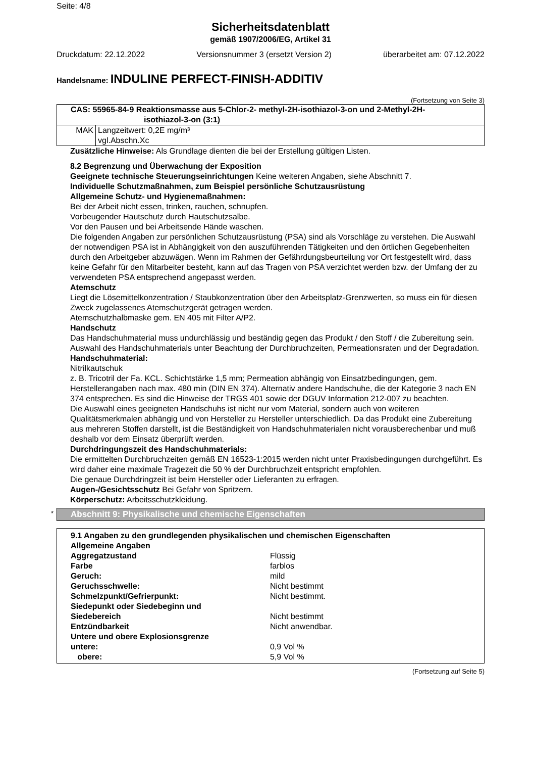Seite: 4/8
Sicherheitsdatenblatt
gemäß 1907/2006/EG, Artikel 31
Druckdatum: 22.12.2022 Versionsnummer 3 (ersetzt Version 2) überarbeitet am: 07.12.2022
Handelsname: INDULINE PERFECT-FINISH-ADDITIV
(Fortsetzung von Seite 3)
| CAS: 55965-84-9 Reaktionsmasse aus 5-Chlor-2- methyl-2H-isothiazol-3-on und 2-Methyl-2H- isothiazol-3-on (3:1) | |
| --- | --- |
| MAK | Langzeitwert: 0,2E mg/m³ vgl.Abschn.Xc |
Zusätzliche Hinweise: Als Grundlage dienten die bei der Erstellung gültigen Listen.
8.2 Begrenzung und Überwachung der Exposition
Geeignete technische Steuerungseinrichtungen Keine weiteren Angaben, siehe Abschnitt 7.
Individuelle Schutzmaßnahmen, zum Beispiel persönliche Schutzausrüstung
Allgemeine Schutz- und Hygienemaßnahmen:
Bei der Arbeit nicht essen, trinken, rauchen, schnupfen.
Vorbeugender Hautschutz durch Hautschutzsalbe.
Vor den Pausen und bei Arbeitsende Hände waschen.
Die folgenden Angaben zur persönlichen Schutzausrüstung (PSA) sind als Vorschläge zu verstehen. Die Auswahl der notwendigen PSA ist in Abhängigkeit von den auszuführenden Tätigkeiten und den örtlichen Gegebenheiten durch den Arbeitgeber abzuwägen. Wenn im Rahmen der Gefährdungsbeurteilung vor Ort festgestellt wird, dass keine Gefahr für den Mitarbeiter besteht, kann auf das Tragen von PSA verzichtet werden bzw. der Umfang der zu verwendeten PSA entsprechend angepasst werden.
Atemschutz
Liegt die Lösemittelkonzentration / Staubkonzentration über den Arbeitsplatz-Grenzwerten, so muss ein für diesen Zweck zugelassenes Atemschutzgerät getragen werden.
Atemschutzhalbmaske gem. EN 405 mit Filter A/P2.
Handschutz
Das Handschuhmaterial muss undurchlässig und beständig gegen das Produkt / den Stoff / die Zubereitung sein.
Auswahl des Handschuhmaterials unter Beachtung der Durchbruchzeiten, Permeationsraten und der Degradation.
Handschuhmaterial:
Nitrilkautschuk
z. B. Tricotril der Fa. KCL. Schichtstärke 1,5 mm; Permeation abhängig von Einsatzbedingungen, gem. Herstellerangaben nach max. 480 min (DIN EN 374). Alternativ andere Handschuhe, die der Kategorie 3 nach EN 374 entsprechen. Es sind die Hinweise der TRGS 401 sowie der DGUV Information 212-007 zu beachten.
Die Auswahl eines geeigneten Handschuhs ist nicht nur vom Material, sondern auch von weiteren Qualitätsmerkmalen abhängig und von Hersteller zu Hersteller unterschiedlich. Da das Produkt eine Zubereitung aus mehreren Stoffen darstellt, ist die Beständigkeit von Handschuhmaterialen nicht vorausberechenbar und muß deshalb vor dem Einsatz überprüft werden.
Durchdringungszeit des Handschuhmaterials:
Die ermittelten Durchbruchzeiten gemäß EN 16523-1:2015 werden nicht unter Praxisbedingungen durchgeführt. Es wird daher eine maximale Tragezeit die 50 % der Durchbruchzeit entspricht empfohlen.
Die genaue Durchdringzeit ist beim Hersteller oder Lieferanten zu erfragen.
Augen-/Gesichtsschutz Bei Gefahr von Spritzern.
Körperschutz: Arbeitsschutzkleidung.
* Abschnitt 9: Physikalische und chemische Eigenschaften
9.1 Angaben zu den grundlegenden physikalischen und chemischen Eigenschaften
Allgemeine Angaben
| Aggregatzustand | Flüssig |
| Farbe | farblos |
| Geruch: | mild |
| Geruchsschwelle: | Nicht bestimmt |
| Schmelzpunkt/Gefrierpunkt: | Nicht bestimmt. |
| Siedepunkt oder Siedebeginn und Siedebereich | Nicht bestimmt |
| Entzündbarkeit | Nicht anwendbar. |
| Untere und obere Explosionsgrenze | |
| untere: | 0,9 Vol % |
| obere: | 5,9 Vol % |
(Fortsetzung auf Seite 5)